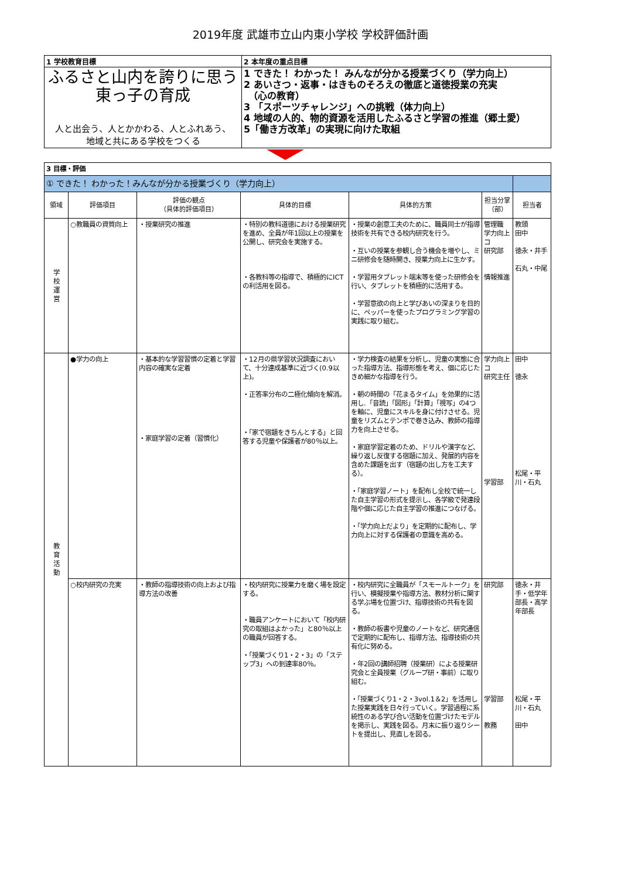2019年度 武雄市立山内東小学校 学校評価計画
| 1 学校教育目標 | 2 本年度の重点目標 |
| ふるさと山内を誇りに思う 東っ子の育成 人と出会う、人とかかわる、人とふれあう、 地域と共にある学校をつくる | 1 できた！ わかった！ みんなが分かる授業づくり（学力向上） 2 あいさつ・返事・はきものそろえの徹底と道徳授業の充実 （心の教育） 3 「スポーツチャレンジ」への挑戦（体力向上） 4 地域の人的、物的資源を活用したふるさと学習の推進（郷土愛） 5「働き方改革」の実現に向けた取組 |
| 3 目標・評価 | | | | | | |
| ① できた！ わかった！みんなが分かる授業づくり（学力向上） | | | | | | |
| 領域 | 評価項目 | 評価の観点 （具体的評価項目） | 具体的目標 | 具体的方策 | 担当分掌（部） | 担当者 |
| 学 校 運 営 | ○教職員の資質向上 | ・授業研究の推進 | ・特別の教科道徳における授業研究を進め、全員が年1回以上の授業を公開し、研究会を実施する。 ・各教科等の指導で、積極的にICTの利活用を図る。 | ・授業の創意工夫のために、職員同士が指導技術を共有できる校内研究を行う。 ・互いの授業を参観し合う機会を増やし、ミニ研修会を随時開き、授業力向上に生かす。 ・学習用タブレット端末等を使った研修会を行い、タブレットを積極的に活用する。 ・学習意欲の向上と学びあいの深まりを目的に、ペッパーを使ったプログラミング学習の実践に取り組む。 | 管理職 学力向上コ 研究部 情報推進 | 教頭 田中 徳永・井手 石丸・中尾 |
| 教 育 活 動 | ●学力の向上 | ・基本的な学習習慣の定着と学習内容の確実な定着 ・家庭学習の定着（習慣化） | ・12月の県学習状況調査において、十分達成基準に近づく(0.9以上)。 ・正答率分布の二極化傾向を解消。 ・「家で宿題をきちんとする」と回答する児童や保護者が80％以上。 | ・学力検査の結果を分析し、児童の実態に合った指導方法、指導形態を考え、個に応じたきめ細かな指導を行う。 ・朝の時間の「花まるタイム」を効果的に活用し.「音読」「図形」「計算」「視写」の4つを軸に、児童にスキルを身に付けさせる。児童をリズムとテンポで巻き込み、教師の指導力を向上させる。 ・家庭学習定着のため、ドリルや漢字など、繰り返し反復する宿題に加え、発展的内容を含めた課題を出す（宿題の出し方を工夫する）。 ・「家庭学習ノート」を配布し全校で統一した自主学習の形式を提示し、各学級で発達段階や個に応じた自主学習の推進につなげる。 ・「学力向上だより」を定期的に配布し、学力向上に対する保護者の意識を高める。 | 学力向上コ 研究主任 学習部 | 田中 徳永 松尾・平川・石丸 |
| | ○校内研究の充実 | ・教師の指導技術の向上および指導方法の改善 | ・校内研究に授業力を磨く場を設定する。 ・職員アンケートにおいて「校内研究の取組はよかった」と80％以上の職員が回答する。 ・「授業づくり1・2・3」の「ステップ3」への到達率80％。 | ・校内研究に全職員が「スモールトーク」を行い、模擬授業や指導方法、教材分析に関する学ぶ場を位置づけ、指導技術の共有を図る。 ・教師の板書や児童のノートなど、研究通信で定期的に配布し、指導方法、指導技術の共有化に努める。 ・年2回の講師招聘（授業研）による授業研究会と全員授業（グループ研・事前）に取り組む。 ・「授業づくり1・2・3vol.1＆2」を活用した授業実践を日々行っていく。学習過程に系統性のある学び合い活動を位置づけたモデルを掲示し、実践を図る。月末に振り返りシートを提出し、見直しを図る。 | 研究部 学習部 教務 | 徳永・井手・低学年部長・高学年部長 松尾・平川・石丸 田中 |